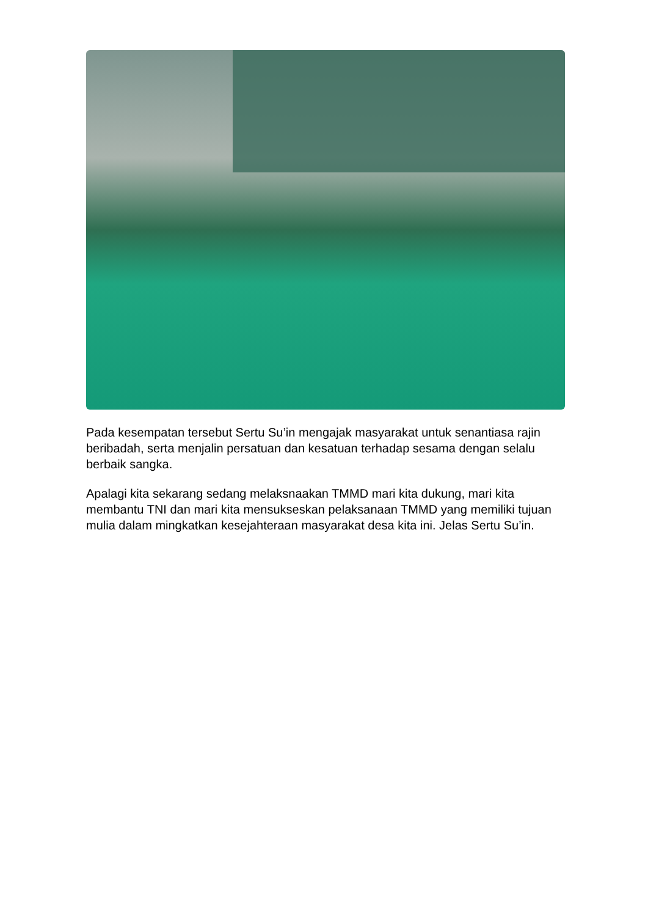Pada kesempatan tersebut Sertu Su’in mengajak masyarakat untuk senantiasa rajin beribadah, serta menjalin persatuan dan kesatuan terhadap sesama dengan selalu berbaik sangka.
Apalagi kita sekarang sedang melaksnaakan TMMD mari kita dukung, mari kita membantu TNI dan mari kita mensukseskan pelaksanaan TMMD yang memiliki tujuan mulia dalam mingkatkan kesejahteraan masyarakat desa kita ini. Jelas Sertu Su’in.